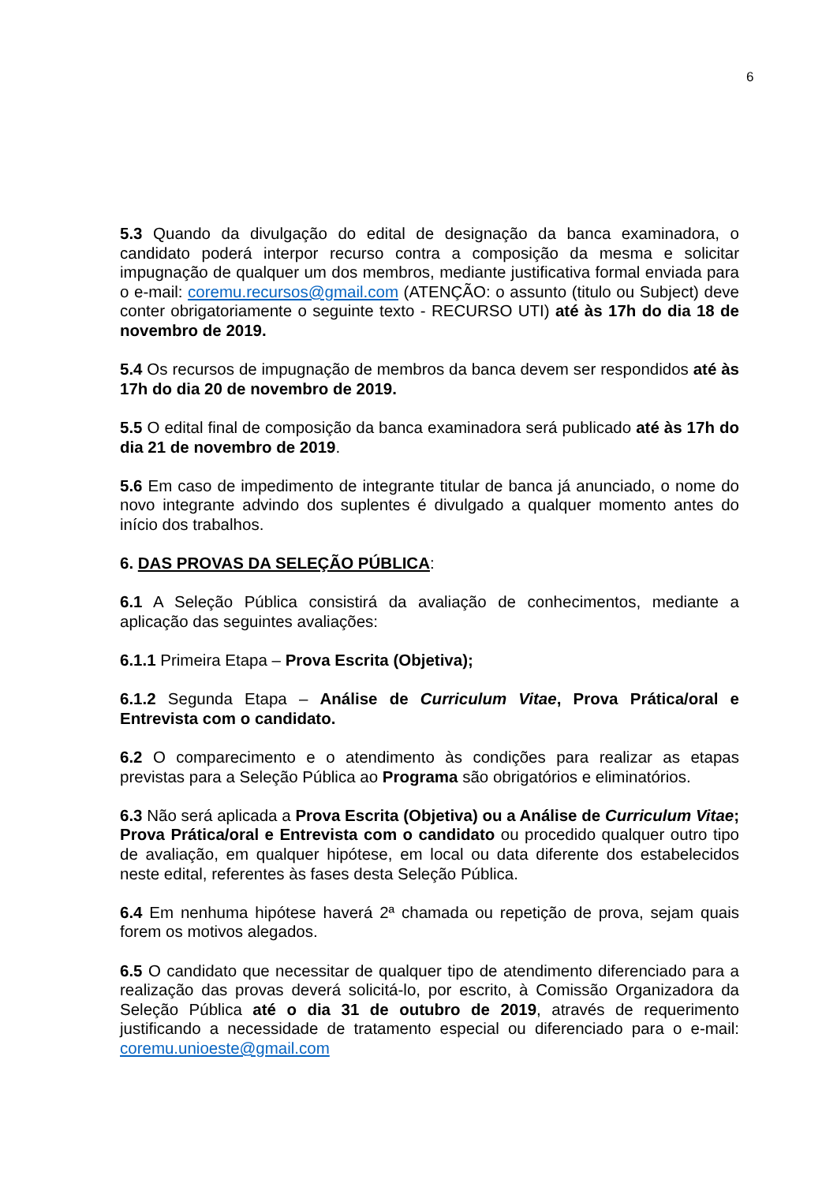6
5.3 Quando da divulgação do edital de designação da banca examinadora, o candidato poderá interpor recurso contra a composição da mesma e solicitar impugnação de qualquer um dos membros, mediante justificativa formal enviada para o e-mail: coremu.recursos@gmail.com (ATENÇÃO: o assunto (titulo ou Subject) deve conter obrigatoriamente o seguinte texto - RECURSO UTI) até às 17h do dia 18 de novembro de 2019.
5.4 Os recursos de impugnação de membros da banca devem ser respondidos até às 17h do dia 20 de novembro de 2019.
5.5 O edital final de composição da banca examinadora será publicado até às 17h do dia 21 de novembro de 2019.
5.6 Em caso de impedimento de integrante titular de banca já anunciado, o nome do novo integrante advindo dos suplentes é divulgado a qualquer momento antes do início dos trabalhos.
6. DAS PROVAS DA SELEÇÃO PÚBLICA:
6.1 A Seleção Pública consistirá da avaliação de conhecimentos, mediante a aplicação das seguintes avaliações:
6.1.1 Primeira Etapa – Prova Escrita (Objetiva);
6.1.2 Segunda Etapa – Análise de Curriculum Vitae, Prova Prática/oral e Entrevista com o candidato.
6.2 O comparecimento e o atendimento às condições para realizar as etapas previstas para a Seleção Pública ao Programa são obrigatórios e eliminatórios.
6.3 Não será aplicada a Prova Escrita (Objetiva) ou a Análise de Curriculum Vitae; Prova Prática/oral e Entrevista com o candidato ou procedido qualquer outro tipo de avaliação, em qualquer hipótese, em local ou data diferente dos estabelecidos neste edital, referentes às fases desta Seleção Pública.
6.4 Em nenhuma hipótese haverá 2ª chamada ou repetição de prova, sejam quais forem os motivos alegados.
6.5 O candidato que necessitar de qualquer tipo de atendimento diferenciado para a realização das provas deverá solicitá-lo, por escrito, à Comissão Organizadora da Seleção Pública até o dia 31 de outubro de 2019, através de requerimento justificando a necessidade de tratamento especial ou diferenciado para o e-mail: coremu.unioeste@gmail.com